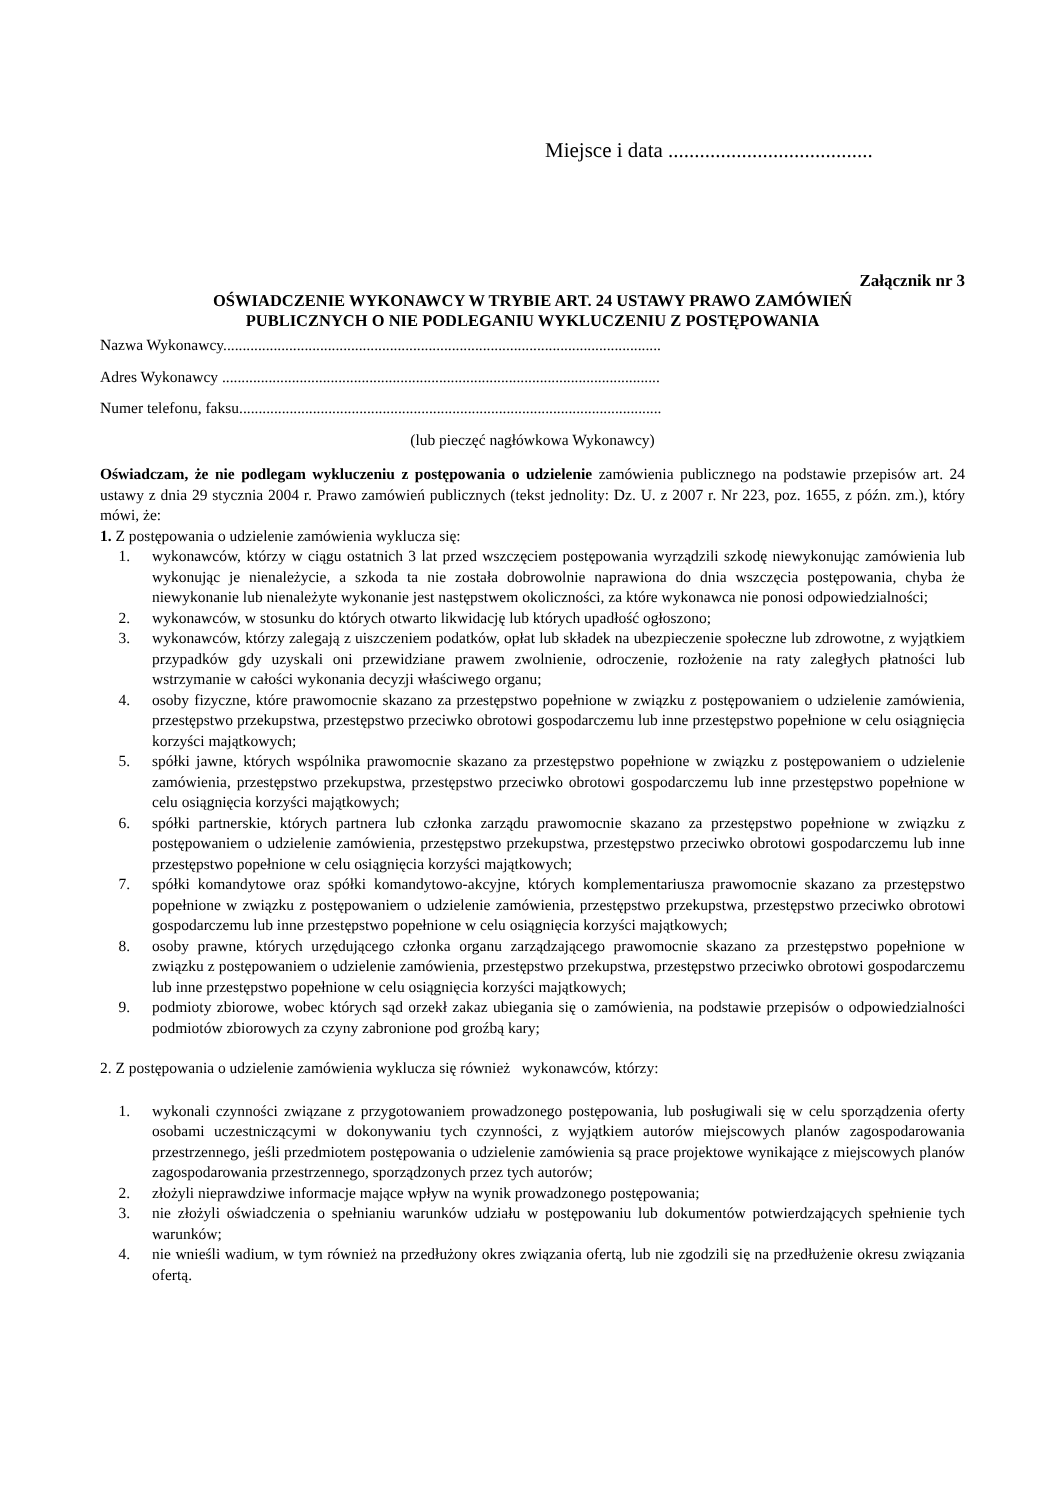Miejsce i data .......................................
Załącznik nr 3
OŚWIADCZENIE WYKONAWCY W TRYBIE ART. 24 USTAWY PRAWO ZAMÓWIEŃ
PUBLICZNYCH O NIE PODLEGANIU WYKLUCZENIU Z POSTĘPOWANIA
Nazwa Wykonawcy.................................................................................................................
Adres Wykonawcy .................................................................................................................
Numer telefonu, faksu.............................................................................................................
(lub pieczęć nagłówkowa Wykonawcy)
Oświadczam, że nie podlegam wykluczeniu z postępowania o udzielenie zamówienia publicznego na podstawie przepisów art. 24 ustawy z dnia 29 stycznia 2004 r. Prawo zamówień publicznych (tekst jednolity: Dz. U. z 2007 r. Nr 223, poz. 1655, z późn. zm.), który mówi, że:
1. Z postępowania o udzielenie zamówienia wyklucza się:
1. wykonawców, którzy w ciągu ostatnich 3 lat przed wszczęciem postępowania wyrządzili szkodę niewykonując zamówienia lub wykonując je nienależycie, a szkoda ta nie została dobrowolnie naprawiona do dnia wszczęcia postępowania, chyba że niewykonanie lub nienależyte wykonanie jest następstwem okoliczności, za które wykonawca nie ponosi odpowiedzialności;
2. wykonawców, w stosunku do których otwarto likwidację lub których upadłość ogłoszono;
3. wykonawców, którzy zalegają z uiszczeniem podatków, opłat lub składek na ubezpieczenie społeczne lub zdrowotne, z wyjątkiem przypadków gdy uzyskali oni przewidziane prawem zwolnienie, odroczenie, rozłożenie na raty zaległych płatności lub wstrzymanie w całości wykonania decyzji właściwego organu;
4. osoby fizyczne, które prawomocnie skazano za przestępstwo popełnione w związku z postępowaniem o udzielenie zamówienia, przestępstwo przekupstwa, przestępstwo przeciwko obrotowi gospodarczemu lub inne przestępstwo popełnione w celu osiągnięcia korzyści majątkowych;
5. spółki jawne, których wspólnika prawomocnie skazano za przestępstwo popełnione w związku z postępowaniem o udzielenie zamówienia, przestępstwo przekupstwa, przestępstwo przeciwko obrotowi gospodarczemu lub inne przestępstwo popełnione w celu osiągnięcia korzyści majątkowych;
6. spółki partnerskie, których partnera lub członka zarządu prawomocnie skazano za przestępstwo popełnione w związku z postępowaniem o udzielenie zamówienia, przestępstwo przekupstwa, przestępstwo przeciwko obrotowi gospodarczemu lub inne przestępstwo popełnione w celu osiągnięcia korzyści majątkowych;
7. spółki komandytowe oraz spółki komandytowo-akcyjne, których komplementariusza prawomocnie skazano za przestępstwo popełnione w związku z postępowaniem o udzielenie zamówienia, przestępstwo przekupstwa, przestępstwo przeciwko obrotowi gospodarczemu lub inne przestępstwo popełnione w celu osiągnięcia korzyści majątkowych;
8. osoby prawne, których urzędującego członka organu zarządzającego prawomocnie skazano za przestępstwo popełnione w związku z postępowaniem o udzielenie zamówienia, przestępstwo przekupstwa, przestępstwo przeciwko obrotowi gospodarczemu lub inne przestępstwo popełnione w celu osiągnięcia korzyści majątkowych;
9. podmioty zbiorowe, wobec których sąd orzekł zakaz ubiegania się o zamówienia, na podstawie przepisów o odpowiedzialności podmiotów zbiorowych za czyny zabronione pod groźbą kary;
2. Z postępowania o udzielenie zamówienia wyklucza się również wykonawców, którzy:
1. wykonali czynności związane z przygotowaniem prowadzonego postępowania, lub posługiwali się w celu sporządzenia oferty osobami uczestniczącymi w dokonywaniu tych czynności, z wyjątkiem autorów miejscowych planów zagospodarowania przestrzennego, jeśli przedmiotem postępowania o udzielenie zamówienia są prace projektowe wynikające z miejscowych planów zagospodarowania przestrzennego, sporządzonych przez tych autorów;
2. złożyli nieprawdziwe informacje mające wpływ na wynik prowadzonego postępowania;
3. nie złożyli oświadczenia o spełnianiu warunków udziału w postępowaniu lub dokumentów potwierdzających spełnienie tych warunków;
4. nie wnieśli wadium, w tym również na przedłużony okres związania ofertą, lub nie zgodzili się na przedłużenie okresu związania ofertą.